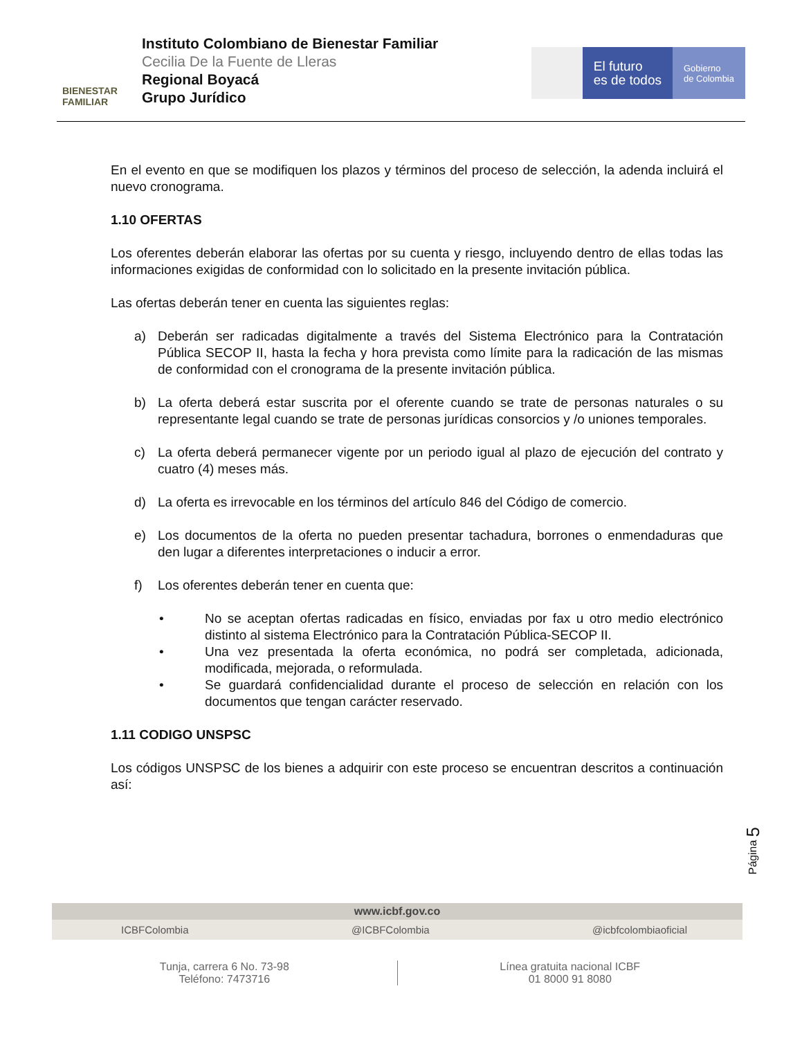BIENESTAR
FAMILIAR
Instituto Colombiano de Bienestar Familiar
Cecilia De la Fuente de Lleras
Regional Boyacá
Grupo Jurídico
El futuro
es de todos
Gobierno
de Colombia
En el evento en que se modifiquen los plazos y términos del proceso de selección, la adenda incluirá el nuevo cronograma.
1.10 OFERTAS
Los oferentes deberán elaborar las ofertas por su cuenta y riesgo, incluyendo dentro de ellas todas las informaciones exigidas de conformidad con lo solicitado en la presente invitación pública.
Las ofertas deberán tener en cuenta las siguientes reglas:
a) Deberán ser radicadas digitalmente a través del Sistema Electrónico para la Contratación Pública SECOP II, hasta la fecha y hora prevista como límite para la radicación de las mismas de conformidad con el cronograma de la presente invitación pública.
b) La oferta deberá estar suscrita por el oferente cuando se trate de personas naturales o su representante legal cuando se trate de personas jurídicas consorcios y /o uniones temporales.
c) La oferta deberá permanecer vigente por un periodo igual al plazo de ejecución del contrato y cuatro (4) meses más.
d) La oferta es irrevocable en los términos del artículo 846 del Código de comercio.
e) Los documentos de la oferta no pueden presentar tachadura, borrones o enmendaduras que den lugar a diferentes interpretaciones o inducir a error.
f) Los oferentes deberán tener en cuenta que:
• No se aceptan ofertas radicadas en físico, enviadas por fax u otro medio electrónico distinto al sistema Electrónico para la Contratación Pública-SECOP II.
• Una vez presentada la oferta económica, no podrá ser completada, adicionada, modificada, mejorada, o reformulada.
• Se guardará confidencialidad durante el proceso de selección en relación con los documentos que tengan carácter reservado.
1.11 CODIGO UNSPSC
Los códigos UNSPSC de los bienes a adquirir con este proceso se encuentran descritos a continuación así:
Página 5
www.icbf.gov.co
ICBFColombia @ICBFColombia @icbfcolombiaoficial
Tunja, carrera 6 No. 73-98
Teléfono: 7473716
Línea gratuita nacional ICBF
01 8000 91 8080